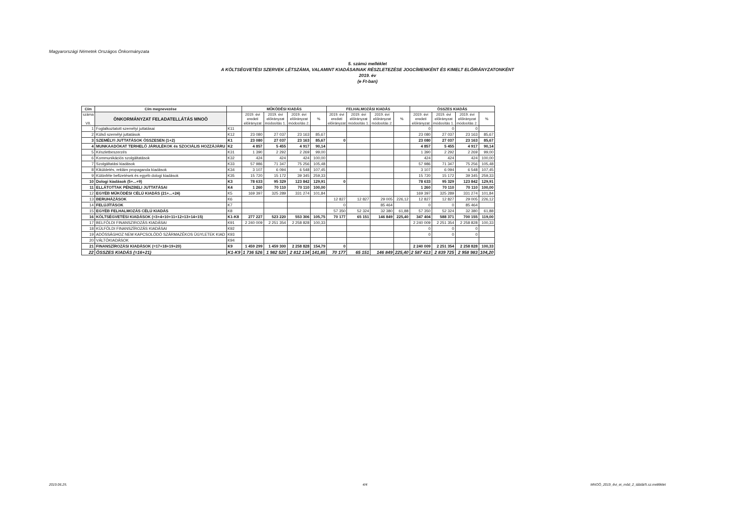Magyarországi Németek Országos Önkormányzata
5. számú melléklet
A KÖLTSÉGVETÉSI SZERVEK LÉTSZÁMA, VALAMINT KIADÁSAINAK RÉSZLETEZÉSE JOGCÍMENKÉNT ÉS KIMELT ELŐIRÁNYZATONKÉNT
2019. év
(e Ft-ban)
| Cím | Cím megnevezése | | MŰKÖDÉSI KIADÁS | | | | FELHALMOZÁSI KIADÁS | | | | ÖSSZES KIADÁS | | | |
| --- | --- | --- | --- | --- | --- | --- | --- | --- | --- | --- | --- | --- | --- | --- |
| száma VII. | ÖNKORMÁNYZAT FELADATELLÁTÁS MNOÖ | | 2019. évi eredeti előirányzat | 2019. évi előirányzat módosítás 1. | 2019. évi előirányzat módosítás 2. | % | 2019. évi eredeti előirányzat | 2019. évi előirányzat módosítás 1. | 2019. évi előirányzat módosítás 2. | % | 2019. évi eredeti előirányzat | 2019. évi előirányzat módosítás 1. | 2019. évi előirányzat módosítás 2. | % |
| 1 | Foglalkoztatott személyi juttatásai | K11 | | | | | | | | | 0 | 0 | 0 | |
| 2 | Külső személyi juttatások | K12 | 23 080 | 27 037 | 23 163 | 85,67 | | | | | 23 080 | 27 037 | 23 163 | 85,67 |
| 3 | SZEMÉLYI JUTTATÁSOK ÖSSZESEN (1+2) | K1 | 23 080 | 27 037 | 23 163 | 85,67 | 0 | | | | 23 080 | 27 037 | 23 163 | 85,67 |
| 4 | MUNKAADÓKAT TERHELŐ JÁRULÉKOK és SZOCIÁLIS HOZZÁJÁRU | K2 | 4 857 | 5 455 | 4 917 | 90,14 | | | | | 4 857 | 5 455 | 4 917 | 90,14 |
| 5 | Készletbeszerzés | K31 | 1 390 | 2 292 | 2 269 | 99,00 | | | | | 1 390 | 2 292 | 2 269 | 99,00 |
| 6 | Kommunikációs szolgáltatások | K32 | 424 | 424 | 424 | 100,00 | | | | | 424 | 424 | 424 | 100,00 |
| 7 | Szolgáltatási kiadások | K33 | 57 986 | 71 347 | 75 256 | 105,48 | | | | | 57 986 | 71 347 | 75 256 | 105,48 |
| 8 | Kiküldetés, reklám propaganda kiadások | K34 | 3 107 | 6 094 | 6 548 | 107,45 | | | | | 3 107 | 6 094 | 6 548 | 107,45 |
| 9 | Különféle befizetések és egyéb dologi kiadások | K35 | 15 720 | 15 172 | 39 345 | 259,33 | | | | | 15 720 | 15 172 | 39 345 | 259,33 |
| 10 | Dologi kiadások (5+...+9) | K3 | 78 633 | 95 329 | 123 842 | 129,91 | 0 | | | | 78 633 | 95 329 | 123 842 | 129,91 |
| 11 | ELLÁTOTTAK PÉNZBELI JUTTATÁSAI | K4 | 1 260 | 70 110 | 70 110 | 100,00 | | | | | 1 260 | 70 110 | 70 110 | 100,00 |
| 12 | EGYÉB MŰKÖDÉSI CÉLÚ KIADÁS (21+...+24) | K5 | 169 397 | 325 289 | 331 274 | 101,84 | | | | | 169 397 | 325 289 | 331 274 | 101,84 |
| 13 | BERUHÁZÁSOK | K6 | | | | | 12 827 | 12 827 | 29 005 | 226,12 | 12 827 | 12 827 | 29 005 | 226,12 |
| 14 | FELÚJÍTÁSOK | K7 | | | | | 0 | | 85 464 | | 0 | 0 | 85 464 | |
| 15 | EGYÉB FELHALMOZÁS CÉLÚ KIADÁS | K8 | | | | | 57 350 | 52 324 | 32 380 | 61,88 | 57 350 | 52 324 | 32 380 | 61,88 |
| 16 | KÖLTSÉGVETÉSI KIADÁSOK (=3+4+10+11+12+13+14+15) | K1-K8 | 277 227 | 523 220 | 553 306 | 105,75 | 70 177 | 65 151 | 146 849 | 225,40 | 347 404 | 588 371 | 700 155 | 119,00 |
| 17 | BELFÖLDI FINANSZIROZÁS KIADÁSAI | K91 | 2 240 009 | 2 251 354 | 2 258 828 | 100,33 | | | | | 2 240 009 | 2 251 354 | 2 258 828 | 100,33 |
| 18 | KÜLFÖLDI FINANSZÍROZÁS KIADÁSAI | K92 | | | | | | | | | 0 | 0 | 0 | |
| 19 | ADÓSSÁGHOZ NEM KAPCSOLÓDÓ SZÁRMAZÉKOS ÜGYLETEK KIAD | K93 | | | | | | | | | 0 | 0 | 0 | |
| 20 | VÁLTÓKIADÁSOK | K94 | | | | | | | | | | | | |
| 21 | FINANSZÍROZÁSI KIADÁSOK (=17+18+19+20) | K9 | 1 459 299 | 1 459 300 | 2 258 828 | 154,79 | 0 | | | | 2 240 009 | 2 251 354 | 2 258 828 | 100,33 |
| 22 | ÖSSZES KIADÁS (=16+21) | K1-K9 | 1 736 526 | 1 982 520 | 2 812 134 | 141,85 | 70 177 | 65 151 | 146 849 | 225,40 | 2 587 413 | 2 839 725 | 2 958 983 | 104,20 |
2019.06.25. 4/4
MNOÖ_2019_évi_ei_mód_2_táblái/5.sz.melléklet